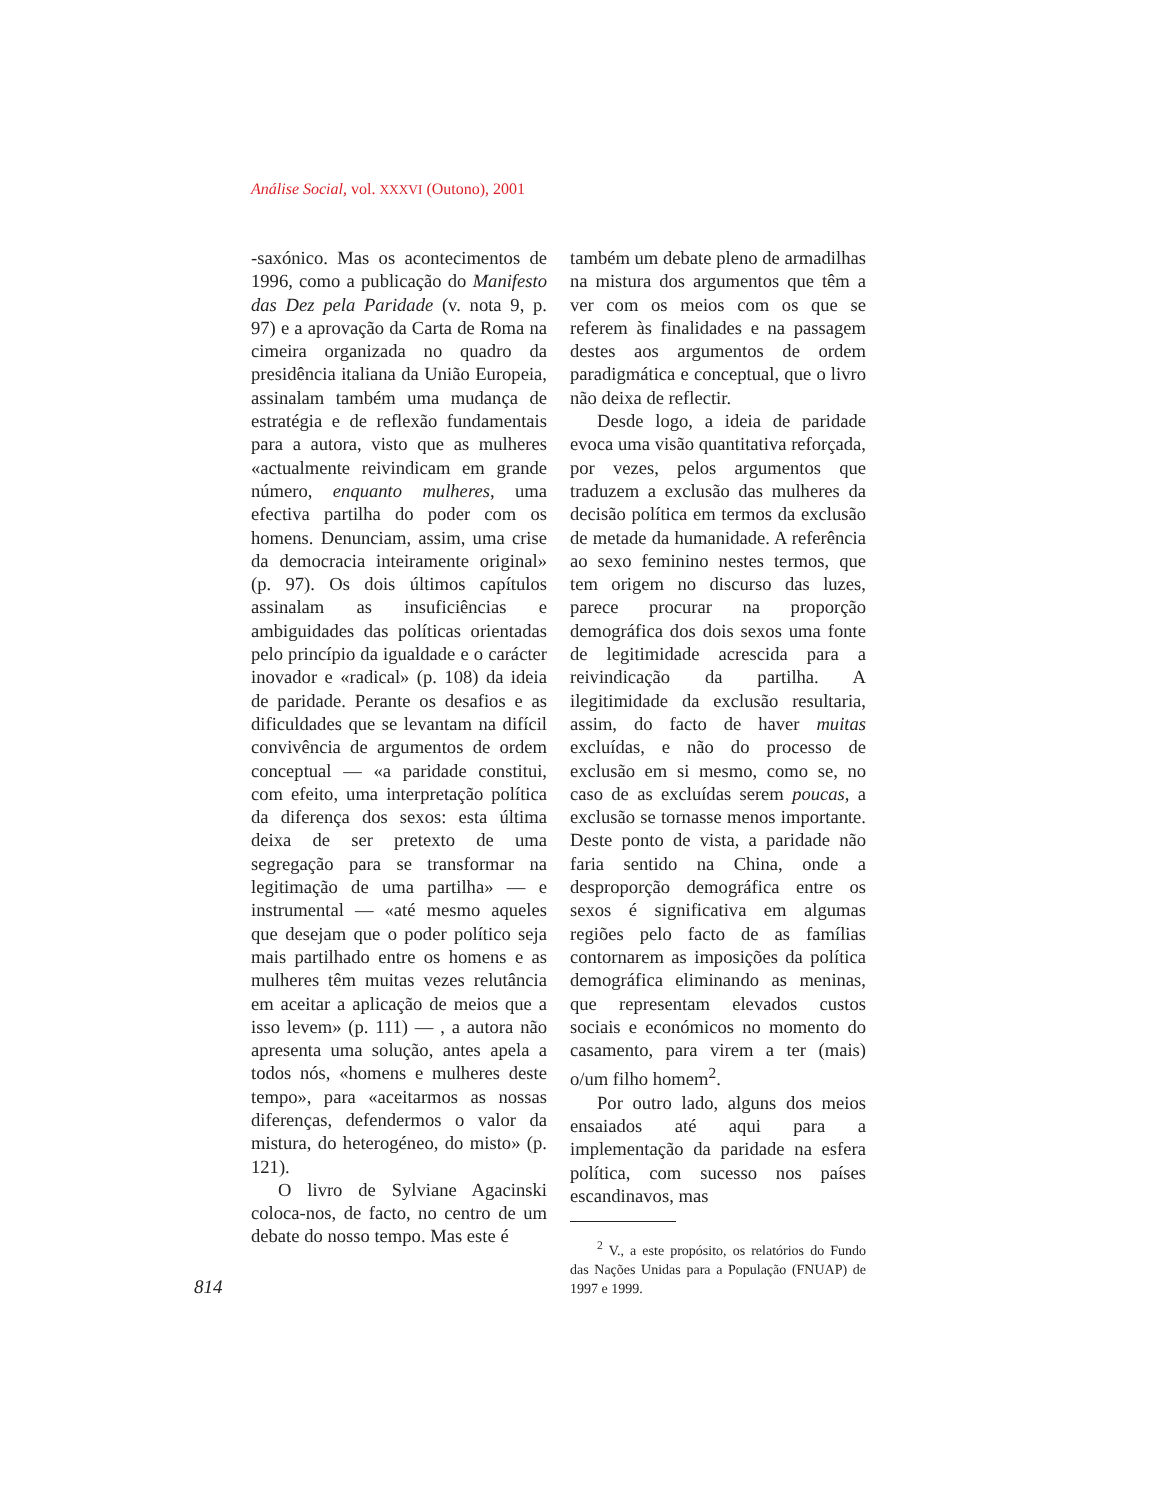Análise Social, vol. XXXVI (Outono), 2001
814
-saxónico. Mas os acontecimentos de 1996, como a publicação do Manifesto das Dez pela Paridade (v. nota 9, p. 97) e a aprovação da Carta de Roma na cimeira organizada no quadro da presidência italiana da União Europeia, assinalam também uma mudança de estratégia e de reflexão fundamentais para a autora, visto que as mulheres «actualmente reivindicam em grande número, enquanto mulheres, uma efectiva partilha do poder com os homens. Denunciam, assim, uma crise da democracia inteiramente original» (p. 97). Os dois últimos capítulos assinalam as insuficiências e ambiguidades das políticas orientadas pelo princípio da igualdade e o carácter inovador e «radical» (p. 108) da ideia de paridade. Perante os desafios e as dificuldades que se levantam na difícil convivência de argumentos de ordem conceptual — «a paridade constitui, com efeito, uma interpretação política da diferença dos sexos: esta última deixa de ser pretexto de uma segregação para se transformar na legitimação de uma partilha» — e instrumental — «até mesmo aqueles que desejam que o poder político seja mais partilhado entre os homens e as mulheres têm muitas vezes relutância em aceitar a aplicação de meios que a isso levem» (p. 111) — , a autora não apresenta uma solução, antes apela a todos nós, «homens e mulheres deste tempo», para «aceitarmos as nossas diferenças, defendermos o valor da mistura, do heterogéneo, do misto» (p. 121).
O livro de Sylviane Agacinski coloca-nos, de facto, no centro de um debate do nosso tempo. Mas este é
também um debate pleno de armadilhas na mistura dos argumentos que têm a ver com os meios com os que se referem às finalidades e na passagem destes aos argumentos de ordem paradigmática e conceptual, que o livro não deixa de reflectir.
Desde logo, a ideia de paridade evoca uma visão quantitativa reforçada, por vezes, pelos argumentos que traduzem a exclusão das mulheres da decisão política em termos da exclusão de metade da humanidade. A referência ao sexo feminino nestes termos, que tem origem no discurso das luzes, parece procurar na proporção demográfica dos dois sexos uma fonte de legitimidade acrescida para a reivindicação da partilha. A ilegitimidade da exclusão resultaria, assim, do facto de haver muitas excluídas, e não do processo de exclusão em si mesmo, como se, no caso de as excluídas serem poucas, a exclusão se tornasse menos importante. Deste ponto de vista, a paridade não faria sentido na China, onde a desproporção demográfica entre os sexos é significativa em algumas regiões pelo facto de as famílias contornarem as imposições da política demográfica eliminando as meninas, que representam elevados custos sociais e económicos no momento do casamento, para virem a ter (mais) o/um filho homem<sup>2</sup>.
Por outro lado, alguns dos meios ensaiados até aqui para a implementação da paridade na esfera política, com sucesso nos países escandinavos, mas
<sup>2</sup> V., a este propósito, os relatórios do Fundo das Nações Unidas para a População (FNUAP) de 1997 e 1999.